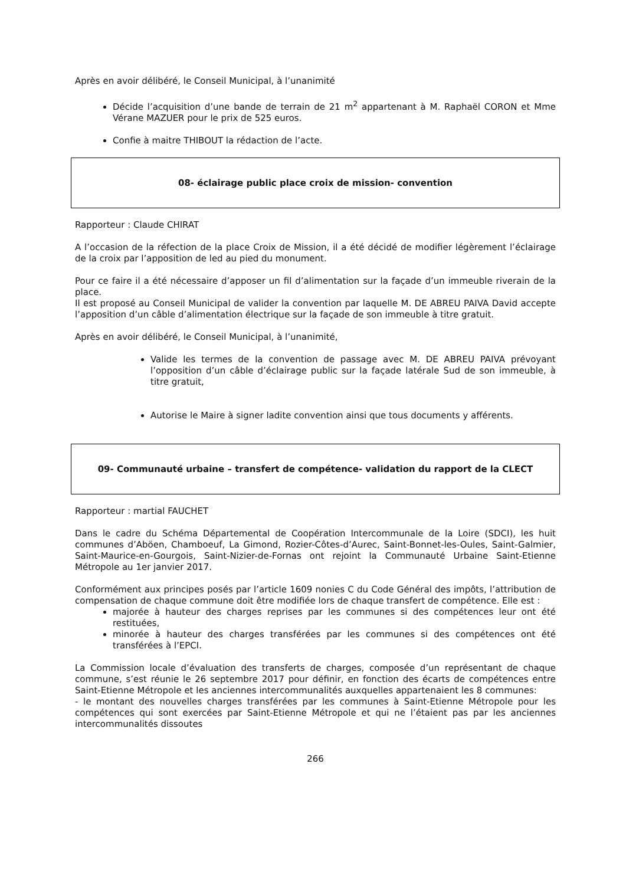Après en avoir délibéré, le Conseil Municipal, à l’unanimité
Décide l’acquisition d’une bande de terrain de 21 m<sup>2</sup> appartenant à M. Raphaël CORON et Mme Vérane MAZUER pour le prix de 525 euros.
Confie à maitre THIBOUT la rédaction de l’acte.
08- éclairage public place croix de mission- convention
Rapporteur : Claude CHIRAT
A l’occasion de la réfection de la place Croix de Mission, il a été décidé de modifier légèrement l’éclairage de la croix par l’apposition de led au pied du monument.
Pour ce faire il a été nécessaire d’apposer un fil d’alimentation sur la façade d’un immeuble riverain de la place.
Il est proposé au Conseil Municipal de valider la convention par laquelle M. DE ABREU PAIVA David accepte l’apposition d’un câble d’alimentation électrique sur la façade de son immeuble à titre gratuit.
Après en avoir délibéré, le Conseil Municipal, à l’unanimité,
Valide les termes de la convention de passage avec M. DE ABREU PAIVA prévoyant l’opposition d’un câble d’éclairage public sur la façade latérale Sud de son immeuble, à titre gratuit,
Autorise le Maire à signer ladite convention ainsi que tous documents y afférents.
09- Communauté urbaine – transfert de compétence- validation du rapport de la CLECT
Rapporteur : martial FAUCHET
Dans le cadre du Schéma Départemental de Coopération Intercommunale de la Loire (SDCI), les huit communes d’Aböen, Chamboeuf, La Gimond, Rozier-Côtes-d’Aurec, Saint-Bonnet-les-Oules, Saint-Galmier, Saint-Maurice-en-Gourgois, Saint-Nizier-de-Fornas ont rejoint la Communauté Urbaine Saint-Etienne Métropole au 1er janvier 2017.
Conformément aux principes posés par l’article 1609 nonies C du Code Général des impôts, l’attribution de compensation de chaque commune doit être modifiée lors de chaque transfert de compétence. Elle est :
majorée à hauteur des charges reprises par les communes si des compétences leur ont été restituées,
minorée à hauteur des charges transférées par les communes si des compétences ont été transférées à l’EPCI.
La Commission locale d’évaluation des transferts de charges, composée d’un représentant de chaque commune, s’est réunie le 26 septembre 2017 pour définir, en fonction des écarts de compétences entre Saint-Etienne Métropole et les anciennes intercommunalités auxquelles appartenaient les 8 communes:
- le montant des nouvelles charges transférées par les communes à Saint-Etienne Métropole pour les compétences qui sont exercées par Saint-Etienne Métropole et qui ne l’étaient pas par les anciennes intercommunalités dissoutes
266